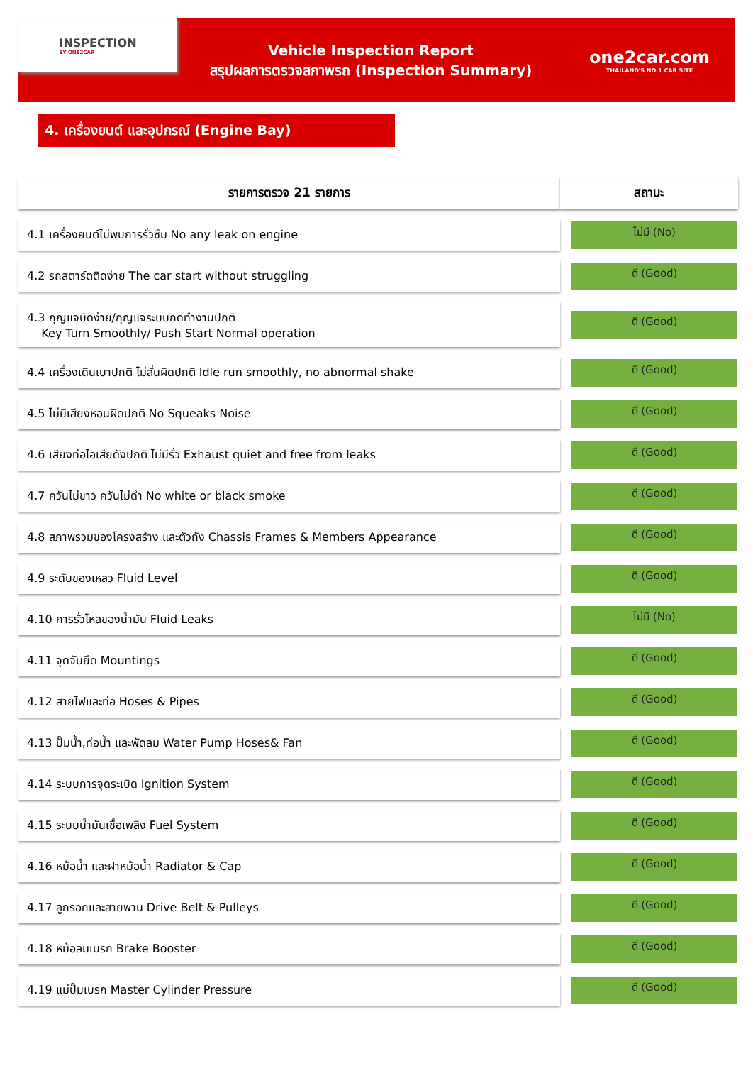INSPECTION
BY ONE2CAR
Vehicle Inspection Report
สรุปผลการตรวจสภาพรถ (Inspection Summary)
one2car.com
THAILAND'S NO.1 CAR SITE
4. เครื่องยนต์ และอุปกรณ์ (Engine Bay)
| รายการตรวจ 21 รายการ | สถานะ |
| --- | --- |
| 4.1 เครื่องยนต์ไม่พบการรั่วซึม No any leak on engine | ไม่มี (No) |
| 4.2 รถสตาร์ตติดง่าย The car start without struggling | ดี (Good) |
| 4.3 กุญแจบิดง่าย/กุญแจระบบกดทำงานปกติ Key Turn Smoothly/ Push Start Normal operation | ดี (Good) |
| 4.4 เครื่องเดินเบาปกติ ไม่สั่นผิดปกติ Idle run smoothly, no abnormal shake | ดี (Good) |
| 4.5 ไม่มีเสียงหอนผิดปกติ No Squeaks Noise | ดี (Good) |
| 4.6 เสียงท่อไอเสียดังปกติ ไม่มีรั่ว Exhaust quiet and free from leaks | ดี (Good) |
| 4.7 ควันไม่ขาว ควันไม่ดำ No white or black smoke | ดี (Good) |
| 4.8 สภาพรวมของโครงสร้าง และตัวถัง Chassis Frames & Members Appearance | ดี (Good) |
| 4.9 ระดับของเหลว Fluid Level | ดี (Good) |
| 4.10 การรั่วไหลของน้ำมัน Fluid Leaks | ไม่มี (No) |
| 4.11 จุดจับยึด Mountings | ดี (Good) |
| 4.12 สายไฟและท่อ Hoses & Pipes | ดี (Good) |
| 4.13 ปั๊มน้ำ,ท่อน้ำ และพัดลม Water Pump Hoses& Fan | ดี (Good) |
| 4.14 ระบบการจุดระเบิด Ignition System | ดี (Good) |
| 4.15 ระบบน้ำมันเชื้อเพลิง Fuel System | ดี (Good) |
| 4.16 หม้อน้ำ และฝาหม้อน้ำ Radiator & Cap | ดี (Good) |
| 4.17 ลูกรอกและสายพาน Drive Belt & Pulleys | ดี (Good) |
| 4.18 หม้อลมเบรก Brake Booster | ดี (Good) |
| 4.19 แม่ปั๊มเบรก Master Cylinder Pressure | ดี (Good) |